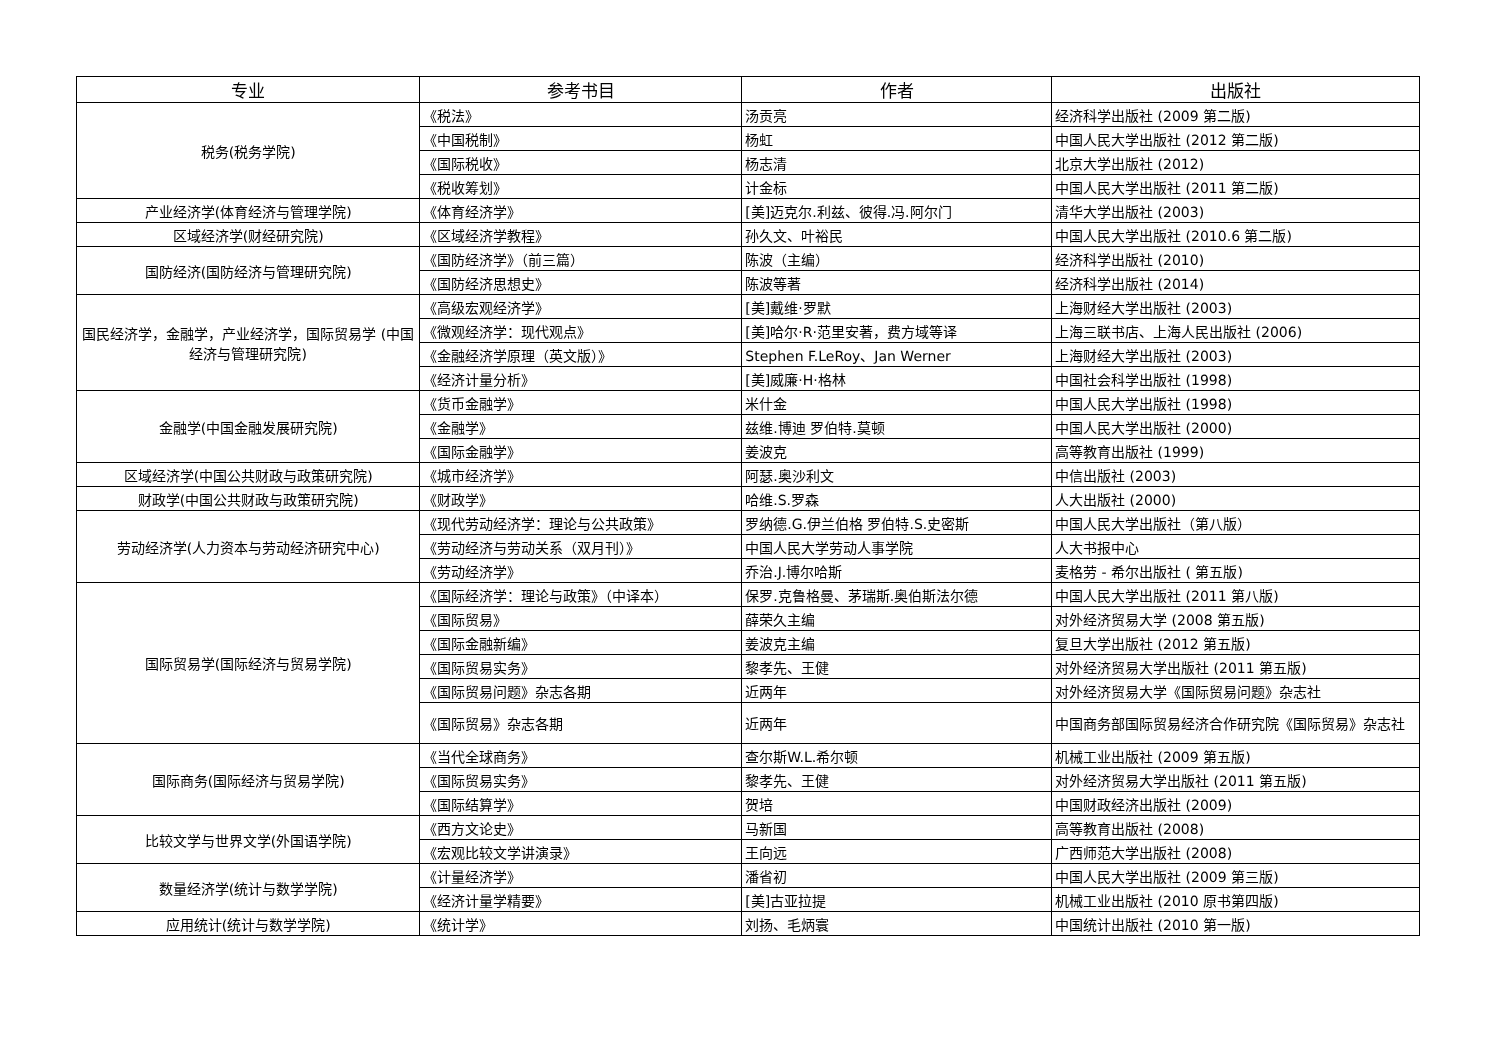| 专业 | 参考书目 | 作者 | 出版社 |
| --- | --- | --- | --- |
| 税务(税务学院) | 《税法》 | 汤贡亮 | 经济科学出版社 (2009 第二版) |
| | 《中国税制》 | 杨虹 | 中国人民大学出版社 (2012 第二版) |
| | 《国际税收》 | 杨志清 | 北京大学出版社 (2012) |
| | 《税收筹划》 | 计金标 | 中国人民大学出版社 (2011 第二版) |
| 产业经济学(体育经济与管理学院) | 《体育经济学》 | [美]迈克尔.利兹、彼得.冯.阿尔门 | 清华大学出版社 (2003) |
| 区域经济学(财经研究院) | 《区域经济学教程》 | 孙久文、叶裕民 | 中国人民大学出版社 (2010.6 第二版) |
| 国防经济(国防经济与管理研究院) | 《国防经济学》（前三篇） | 陈波（主编） | 经济科学出版社 (2010) |
| | 《国防经济思想史》 | 陈波等著 | 经济科学出版社 (2014) |
| 国民经济学，金融学，产业经济学，国际贸易学 (中国经济与管理研究院) | 《高级宏观经济学》 | [美]戴维·罗默 | 上海财经大学出版社 (2003) |
| | 《微观经济学：现代观点》 | [美]哈尔·R·范里安著，费方域等译 | 上海三联书店、上海人民出版社 (2006) |
| | 《金融经济学原理（英文版）》 | Stephen F.LeRoy、Jan Werner | 上海财经大学出版社 (2003) |
| | 《经济计量分析》 | [美]威廉·H·格林 | 中国社会科学出版社 (1998) |
| 金融学(中国金融发展研究院) | 《货币金融学》 | 米什金 | 中国人民大学出版社 (1998) |
| | 《金融学》 | 兹维.博迪 罗伯特.莫顿 | 中国人民大学出版社 (2000) |
| | 《国际金融学》 | 姜波克 | 高等教育出版社 (1999) |
| 区域经济学(中国公共财政与政策研究院) | 《城市经济学》 | 阿瑟.奥沙利文 | 中信出版社 (2003) |
| 财政学(中国公共财政与政策研究院) | 《财政学》 | 哈维.S.罗森 | 人大出版社 (2000) |
| 劳动经济学(人力资本与劳动经济研究中心) | 《现代劳动经济学：理论与公共政策》 | 罗纳德.G.伊兰伯格 罗伯特.S.史密斯 | 中国人民大学出版社（第八版） |
| | 《劳动经济与劳动关系（双月刊）》 | 中国人民大学劳动人事学院 | 人大书报中心 |
| | 《劳动经济学》 | 乔治.J.博尔哈斯 | 麦格劳 - 希尔出版社 ( 第五版) |
| 国际贸易学(国际经济与贸易学院) | 《国际经济学：理论与政策》（中译本） | 保罗.克鲁格曼、茅瑞斯.奥伯斯法尔德 | 中国人民大学出版社 (2011 第八版) |
| | 《国际贸易》 | 薛荣久主编 | 对外经济贸易大学 (2008 第五版) |
| | 《国际金融新编》 | 姜波克主编 | 复旦大学出版社 (2012 第五版) |
| | 《国际贸易实务》 | 黎孝先、王健 | 对外经济贸易大学出版社 (2011 第五版) |
| | 《国际贸易问题》杂志各期 | 近两年 | 对外经济贸易大学《国际贸易问题》杂志社 |
| | 《国际贸易》杂志各期 | 近两年 | 中国商务部国际贸易经济合作研究院《国际贸易》杂志社 |
| 国际商务(国际经济与贸易学院) | 《当代全球商务》 | 查尔斯W.L.希尔顿 | 机械工业出版社 (2009 第五版) |
| | 《国际贸易实务》 | 黎孝先、王健 | 对外经济贸易大学出版社 (2011 第五版) |
| | 《国际结算学》 | 贺培 | 中国财政经济出版社 (2009) |
| 比较文学与世界文学(外国语学院) | 《西方文论史》 | 马新国 | 高等教育出版社 (2008) |
| | 《宏观比较文学讲演录》 | 王向远 | 广西师范大学出版社 (2008) |
| 数量经济学(统计与数学学院) | 《计量经济学》 | 潘省初 | 中国人民大学出版社 (2009 第三版) |
| | 《经济计量学精要》 | [美]古亚拉提 | 机械工业出版社 (2010 原书第四版) |
| 应用统计(统计与数学学院) | 《统计学》 | 刘扬、毛炳寰 | 中国统计出版社 (2010 第一版) |